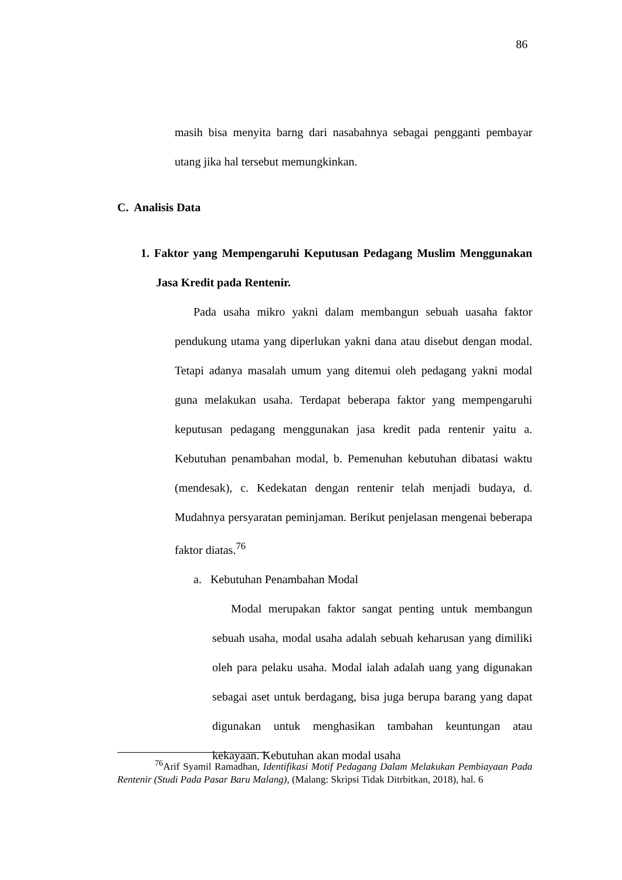86
masih bisa menyita barng dari nasabahnya sebagai pengganti pembayar utang jika hal tersebut memungkinkan.
C. Analisis Data
1. Faktor yang Mempengaruhi Keputusan Pedagang Muslim Menggunakan Jasa Kredit pada Rentenir.
Pada usaha mikro yakni dalam membangun sebuah uasaha faktor pendukung utama yang diperlukan yakni dana atau disebut dengan modal. Tetapi adanya masalah umum yang ditemui oleh pedagang yakni modal guna melakukan usaha. Terdapat beberapa faktor yang mempengaruhi keputusan pedagang menggunakan jasa kredit pada rentenir yaitu a. Kebutuhan penambahan modal, b. Pemenuhan kebutuhan dibatasi waktu (mendesak), c. Kedekatan dengan rentenir telah menjadi budaya, d. Mudahnya persyaratan peminjaman. Berikut penjelasan mengenai beberapa faktor diatas.<sup>76</sup>
a. Kebutuhan Penambahan Modal
Modal merupakan faktor sangat penting untuk membangun sebuah usaha, modal usaha adalah sebuah keharusan yang dimiliki oleh para pelaku usaha. Modal ialah adalah uang yang digunakan sebagai aset untuk berdagang, bisa juga berupa barang yang dapat digunakan untuk menghasikan tambahan keuntungan atau kekayaan. Kebutuhan akan modal usaha
<sup>76</sup> Arif Syamil Ramadhan, Identifikasi Motif Pedagang Dalam Melakukan Pembiayaan Pada Rentenir (Studi Pada Pasar Baru Malang), (Malang: Skripsi Tidak Ditrbitkan, 2018), hal. 6